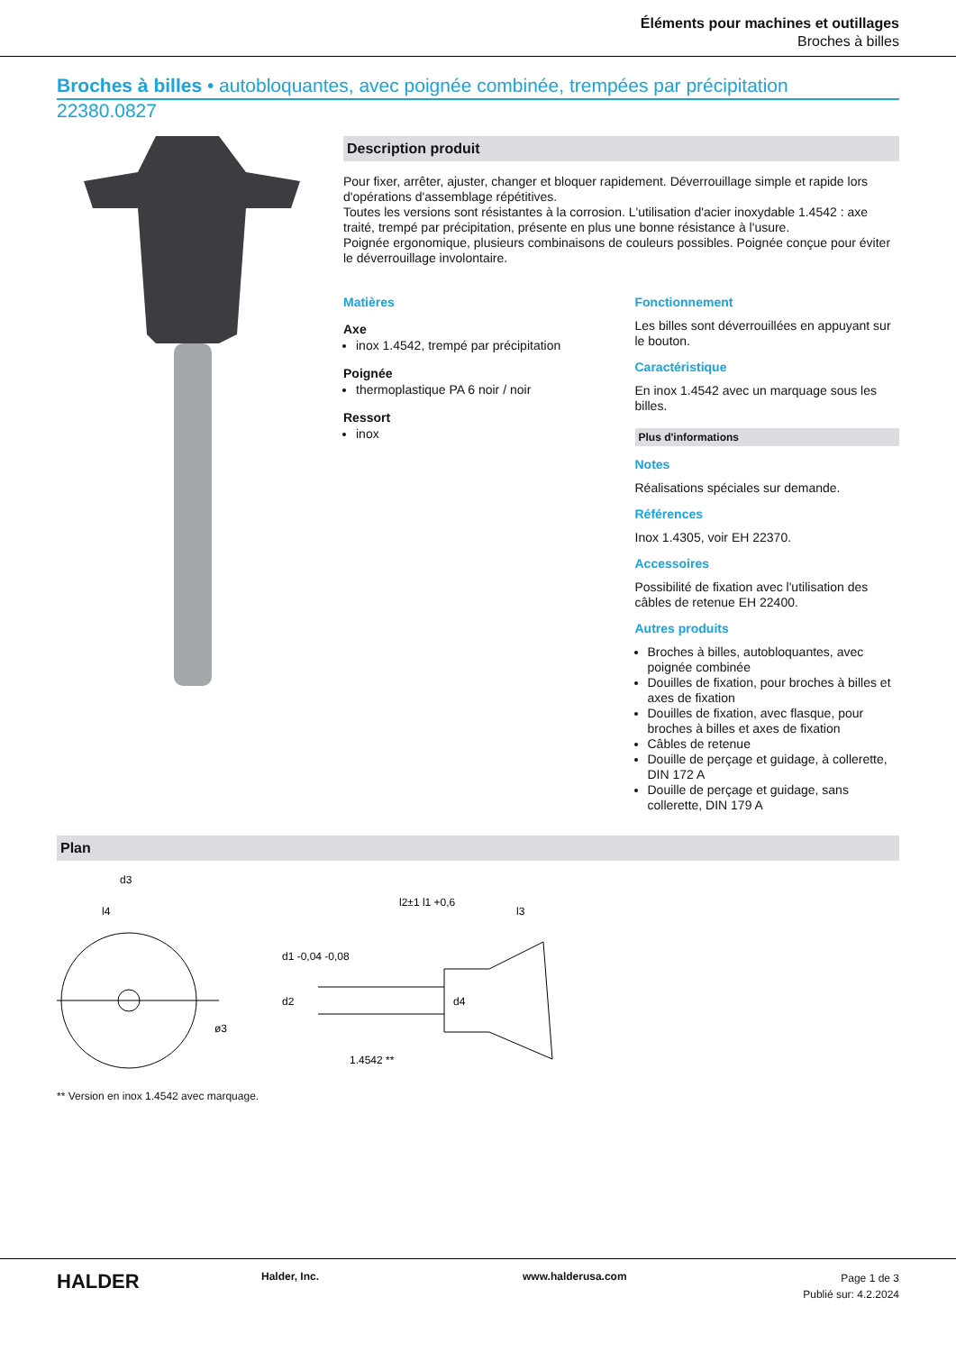Éléments pour machines et outillages
Broches à billes
Broches à billes • autobloquantes, avec poignée combinée, trempées par précipitation
22380.0827
Description produit
Pour fixer, arrêter, ajuster, changer et bloquer rapidement. Déverrouillage simple et rapide lors d'opérations d'assemblage répétitives.
Toutes les versions sont résistantes à la corrosion. L'utilisation d'acier inoxydable 1.4542 : axe traité, trempé par précipitation, présente en plus une bonne résistance à l'usure.
Poignée ergonomique, plusieurs combinaisons de couleurs possibles. Poignée conçue pour éviter le déverrouillage involontaire.
Matières
Axe
inox 1.4542, trempé par précipitation
Poignée
thermoplastique PA 6 noir / noir
Ressort
inox
Fonctionnement
Les billes sont déverrouillées en appuyant sur le bouton.
Caractéristique
En inox 1.4542 avec un marquage sous les billes.
Plus d'informations
Notes
Réalisations spéciales sur demande.
Références
Inox 1.4305, voir EH 22370.
Accessoires
Possibilité de fixation avec l'utilisation des câbles de retenue EH 22400.
Autres produits
Broches à billes, autobloquantes, avec poignée combinée
Douilles de fixation, pour broches à billes et axes de fixation
Douilles de fixation, avec flasque, pour broches à billes et axes de fixation
Câbles de retenue
Douille de perçage et guidage, à collerette, DIN 172 A
Douille de perçage et guidage, sans collerette, DIN 179 A
Plan
d3
l4
l2±1 l1 +0,6
l3
d1 -0,04 -0,08
d2
d4
ø3
1.4542 **
** Version en inox 1.4542 avec marquage.
HALDER
Halder, Inc. www.halderusa.com
Page 1 de 3
Publié sur: 4.2.2024